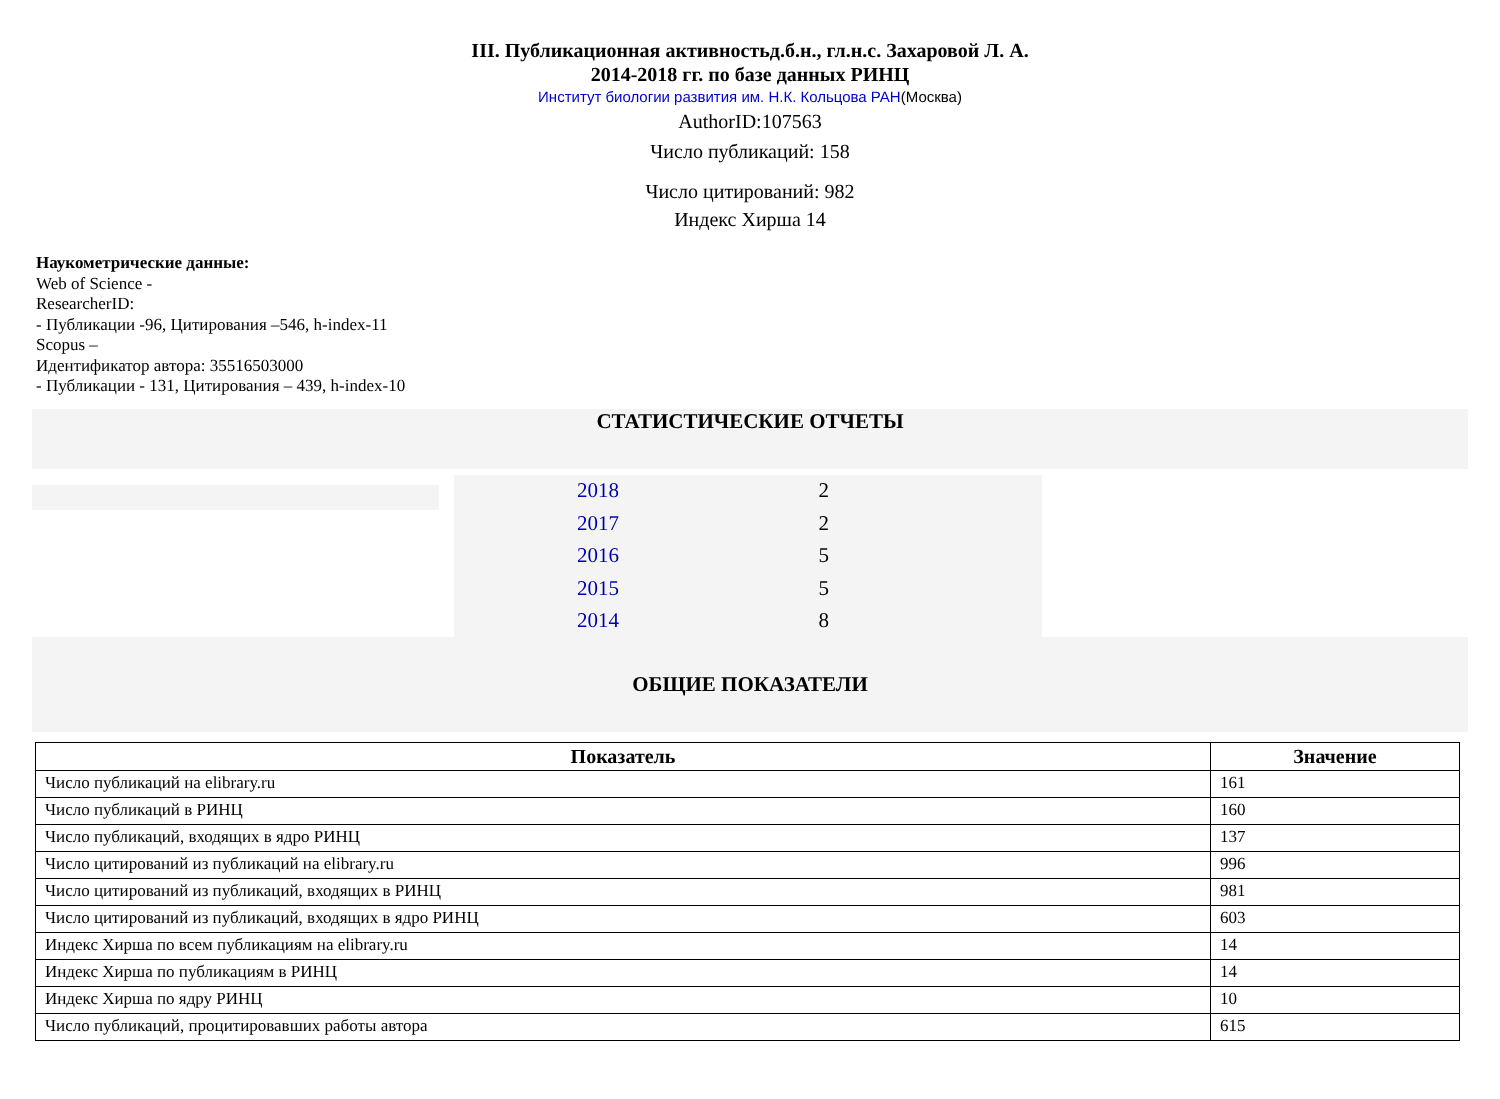III. Публикационная активностьд.б.н., гл.н.с. Захаровой Л. А.
2014-2018 гг. по базе данных РИНЦ
Институт биологии развития им. Н.К. Кольцова РАН(Москва)
AuthorID:107563
Число публикаций: 158
Число цитирований: 982
Индекс Хирша 14
Наукометрические данные:
Web of Science -
ResearcherID:
- Публикации -96, Цитирования –546, h-index-11
Scopus –
Идентификатор автора: 35516503000
- Публикации - 131, Цитирования – 439, h-index-10
СТАТИСТИЧЕСКИЕ ОТЧЕТЫ
| 2018 | 2 | |
| 2017 | 2 | |
| 2016 | 5 | |
| 2015 | 5 | |
| 2014 | 8 | |
ОБЩИЕ ПОКАЗАТЕЛИ
| Показатель | Значение |
| --- | --- |
| Число публикаций на elibrary.ru | 161 |
| Число публикаций в РИНЦ | 160 |
| Число публикаций, входящих в ядро РИНЦ | 137 |
| Число цитирований из публикаций на elibrary.ru | 996 |
| Число цитирований из публикаций, входящих в РИНЦ | 981 |
| Число цитирований из публикаций, входящих в ядро РИНЦ | 603 |
| Индекс Хирша по всем публикациям на elibrary.ru | 14 |
| Индекс Хирша по публикациям в РИНЦ | 14 |
| Индекс Хирша по ядру РИНЦ | 10 |
| Число публикаций, процитировавших работы автора | 615 |